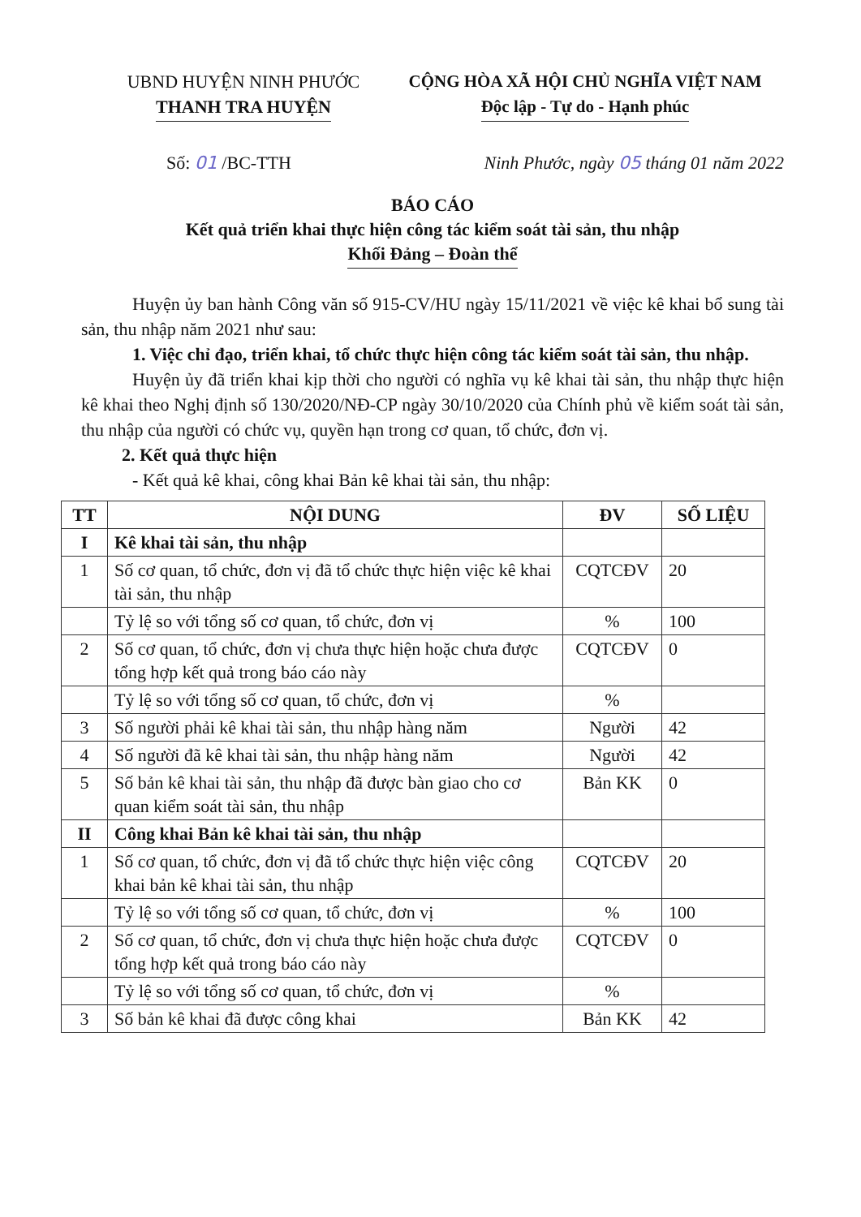UBND HUYỆN NINH PHƯỚC
THANH TRA HUYỆN
CỘNG HÒA XÃ HỘI CHỦ NGHĨA VIỆT NAM
Độc lập - Tự do - Hạnh phúc
Số: 01 /BC-TTH Ninh Phước, ngày 05 tháng 01 năm 2022
BÁO CÁO
Kết quả triển khai thực hiện công tác kiểm soát tài sản, thu nhập
Khối Đảng – Đoàn thể
Huyện ủy ban hành Công văn số 915-CV/HU ngày 15/11/2021 về việc kê khai bổ sung tài sản, thu nhập năm 2021 như sau:
1. Việc chỉ đạo, triển khai, tổ chức thực hiện công tác kiểm soát tài sản, thu nhập.
Huyện ủy đã triển khai kịp thời cho người có nghĩa vụ kê khai tài sản, thu nhập thực hiện kê khai theo Nghị định số 130/2020/NĐ-CP ngày 30/10/2020 của Chính phủ về kiểm soát tài sản, thu nhập của người có chức vụ, quyền hạn trong cơ quan, tổ chức, đơn vị.
2. Kết quả thực hiện
- Kết quả kê khai, công khai Bản kê khai tài sản, thu nhập:
| TT | NỘI DUNG | ĐV | SỐ LIỆU |
| --- | --- | --- | --- |
| I | Kê khai tài sản, thu nhập | | |
| 1 | Số cơ quan, tổ chức, đơn vị đã tổ chức thực hiện việc kê khai tài sản, thu nhập | CQTCĐV | 20 |
| | Tỷ lệ so với tổng số cơ quan, tổ chức, đơn vị | % | 100 |
| 2 | Số cơ quan, tổ chức, đơn vị chưa thực hiện hoặc chưa được tổng hợp kết quả trong báo cáo này | CQTCĐV | 0 |
| | Tỷ lệ so với tổng số cơ quan, tổ chức, đơn vị | % | |
| 3 | Số người phải kê khai tài sản, thu nhập hàng năm | Người | 42 |
| 4 | Số người đã kê khai tài sản, thu nhập hàng năm | Người | 42 |
| 5 | Số bản kê khai tài sản, thu nhập đã được bàn giao cho cơ quan kiểm soát tài sản, thu nhập | Bản KK | 0 |
| II | Công khai Bản kê khai tài sản, thu nhập | | |
| 1 | Số cơ quan, tổ chức, đơn vị đã tổ chức thực hiện việc công khai bản kê khai tài sản, thu nhập | CQTCĐV | 20 |
| | Tỷ lệ so với tổng số cơ quan, tổ chức, đơn vị | % | 100 |
| 2 | Số cơ quan, tổ chức, đơn vị chưa thực hiện hoặc chưa được tổng hợp kết quả trong báo cáo này | CQTCĐV | 0 |
| | Tỷ lệ so với tổng số cơ quan, tổ chức, đơn vị | % | |
| 3 | Số bản kê khai đã được công khai | Bản KK | 42 |